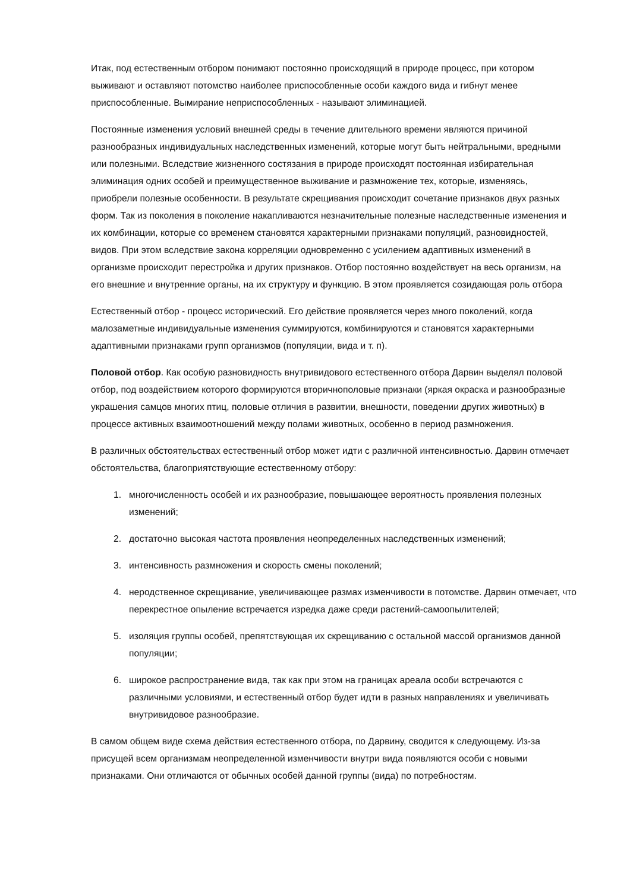Итак, под естественным отбором понимают постоянно происходящий в природе процесс, при котором выживают и оставляют потомство наиболее приспособленные особи каждого вида и гибнут менее приспособленные. Вымирание неприспособленных - называют элиминацией.
Постоянные изменения условий внешней среды в течение длительного времени являются причиной разнообразных индивидуальных наследственных изменений, которые могут быть нейтральными, вредными или полезными. Вследствие жизненного состязания в природе происходят постоянная избирательная элиминация одних особей и преимущественное выживание и размножение тех, которые, изменяясь, приобрели полезные особенности. В результате скрещивания происходит сочетание признаков двух разных форм. Так из поколения в поколение накапливаются незначительные полезные наследственные изменения и их комбинации, которые со временем становятся характерными признаками популяций, разновидностей, видов. При этом вследствие закона корреляции одновременно с усилением адаптивных изменений в организме происходит перестройка и других признаков. Отбор постоянно воздействует на весь организм, на его внешние и внутренние органы, на их структуру и функцию. В этом проявляется созидающая роль отбора
Естественный отбор - процесс исторический. Его действие проявляется через много поколений, когда малозаметные индивидуальные изменения суммируются, комбинируются и становятся характерными адаптивными признаками групп организмов (популяции, вида и т. п).
Половой отбор. Как особую разновидность внутривидового естественного отбора Дарвин выделял половой отбор, под воздействием которого формируются вторичнополовые признаки (яркая окраска и разнообразные украшения самцов многих птиц, половые отличия в развитии, внешности, поведении других животных) в процессе активных взаимоотношений между полами животных, особенно в период размножения.
В различных обстоятельствах естественный отбор может идти с различной интенсивностью. Дарвин отмечает обстоятельства, благоприятствующие естественному отбору:
1. многочисленность особей и их разнообразие, повышающее вероятность проявления полезных изменений;
2. достаточно высокая частота проявления неопределенных наследственных изменений;
3. интенсивность размножения и скорость смены поколений;
4. неродственное скрещивание, увеличивающее размах изменчивости в потомстве. Дарвин отмечает, что перекрестное опыление встречается изредка даже среди растений-самоопылителей;
5. изоляция группы особей, препятствующая их скрещиванию с остальной массой организмов данной популяции;
6. широкое распространение вида, так как при этом на границах ареала особи встречаются с различными условиями, и естественный отбор будет идти в разных направлениях и увеличивать внутривидовое разнообразие.
В самом общем виде схема действия естественного отбора, по Дарвину, сводится к следующему. Из-за присущей всем организмам неопределенной изменчивости внутри вида появляются особи с новыми признаками. Они отличаются от обычных особей данной группы (вида) по потребностям.